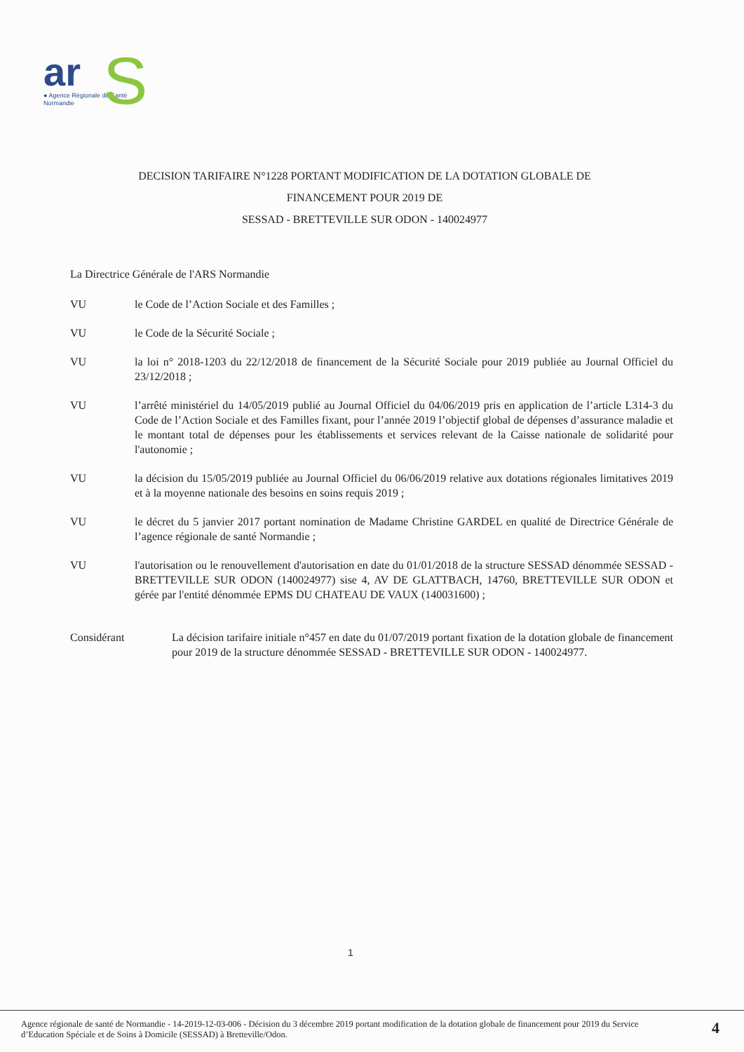ar
S
● Agence Régionale de Santé
Normandie
DECISION TARIFAIRE N°1228 PORTANT MODIFICATION DE LA DOTATION GLOBALE DE
FINANCEMENT POUR 2019 DE
SESSAD - BRETTEVILLE SUR ODON - 140024977
La Directrice Générale de l'ARS Normandie
VU le Code de l’Action Sociale et des Familles ;
VU le Code de la Sécurité Sociale ;
VU la loi n° 2018-1203 du 22/12/2018 de financement de la Sécurité Sociale pour 2019 publiée au Journal Officiel du 23/12/2018 ;
VU l’arrêté ministériel du 14/05/2019 publié au Journal Officiel du 04/06/2019 pris en application de l’article L314-3 du Code de l’Action Sociale et des Familles fixant, pour l’année 2019 l’objectif global de dépenses d’assurance maladie et le montant total de dépenses pour les établissements et services relevant de la Caisse nationale de solidarité pour l'autonomie ;
VU la décision du 15/05/2019 publiée au Journal Officiel du 06/06/2019 relative aux dotations régionales limitatives 2019 et à la moyenne nationale des besoins en soins requis 2019 ;
VU le décret du 5 janvier 2017 portant nomination de Madame Christine GARDEL en qualité de Directrice Générale de l’agence régionale de santé Normandie ;
VU l'autorisation ou le renouvellement d'autorisation en date du 01/01/2018 de la structure SESSAD dénommée SESSAD - BRETTEVILLE SUR ODON (140024977) sise 4, AV DE GLATTBACH, 14760, BRETTEVILLE SUR ODON et gérée par l'entité dénommée EPMS DU CHATEAU DE VAUX (140031600) ;
Considérant La décision tarifaire initiale n°457 en date du 01/07/2019 portant fixation de la dotation globale de financement pour 2019 de la structure dénommée SESSAD - BRETTEVILLE SUR ODON - 140024977.
1
Agence régionale de santé de Normandie - 14-2019-12-03-006 - Décision du 3 décembre 2019 portant modification de la dotation globale de financement pour 2019 du Service d’Education Spéciale et de Soins à Domicile (SESSAD) à Bretteville/Odon.
4